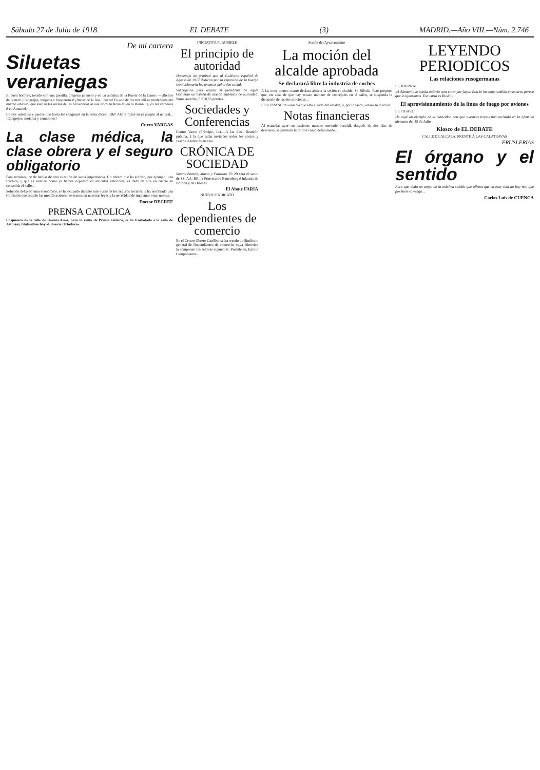Sábado 27 de Julio de 1918. EL DEBATE (3) MADRID.—Año VIII.—Núm. 2.746
De mi cartera
Siluetas veraniegas
El buen hombre, tocado con una gorrilla, pregona jaranero y en un andaluz de la Puerta de la Carne: —¡Bichos de la mar! ¡Cangrejos, mojama y boquerones! ¡Bocas de la isla... bocas! Es uno de los tres mil expendedores del mismo artículo, que asaltan las mesas de las cervecerías al aire libro en Rosales, en la Bombilla, en las verbenas ó en Amaniel.
Lo oye usted así y parece que hasta los cangrejos en la cesta dicen: ¡Olé! Ahora fíjese en el pregón al natural... ¡Cangrejos, mojama y camarones!
Curro VARGAS
La clase médica, la clase obrera y el seguro obligatorio
Para terminar, he de hablar de otra cuestión de suma importancia. Un obrero que ha sufrido, por ejemplo, una fractura, y que es asistido como ya hemos expuesto en artículos anteriores, es dado de alta en cuanto se consolida el callo...
Solución del problema económico, se ha ocupado durante este curso de los seguros sociales, y ha nombrado una Comisión que estudie las modificaciones necesarias en nuestras leyes y la necesidad de implantar otras nuevas.
Doctor DECREF
PRENSA CATOLICA
El quiosco de la calle de Buenos Aires, para la venta de Prensa católica, se ha trasladado á la calle de Asturias, titulándose hoy «Librería Ortodoxa».
INICIATIVA PLAUSIBLE
El principio de autoridad
Homenaje de gratitud que al Gobierno español de Agosto de 1917 dedican por la represión de la huelga revolucionaria los amantes del orden social.
Suscripción para regalar al presidente de aquel Gobierno un bastón de mando emblema de autoridad: Suma anterior, 5.510,95 pesetas.
Sociedades y Conferencias
Centro Vasco (Príncipe, 14).—A las diez. Reunión pública, á la que están invitados todos los socios y vascos residentes en ésta.
CRÓNICA DE SOCIEDAD
Santas Beatriz, Marta y Faustino. El 29 será el santo de SS. AA. RR. la Princesa de Battenberg é Infantas de Borbón y de Orleans.
El Abate FARIA
NUEVO SINDICATO
Los dependientes de comercio
En el Centro Obrero Católico se ha creado un Sindicato general de Dependientes de comercio, cuya Directiva la componen los señores siguientes: Presidente, Emilio Campomanor...
Sesión del Ayuntamiento
La moción del alcalde aprobada
Se declarará libre la industria de coches
A las once menos cuarto declara abierta la sesión el alcalde, Sr. Silvela. Este propone que, en vista de que hay escaso número de concejales en el salón, se suspenda la discusión de las dos mociones...
El Sr. FRANCOS anuncia que está al lado del alcalde, y, por lo tanto, votará su moción.
Notas financieras
Al reanudar ayer sus sesiones nuestro mercado bursátil, después de dos días de descanso, se presentó tan firme como desanimado...
LEYENDO PERIODICOS
Las relaciones rusogermanas
LE JOURNAL
«A Alemania le queda todavía otra carta por jugar. Ella lo ha comprendido y nosotros parece que lo ignoramos. Esa carta es Rusia.»
El aprovisionamiento de la línea de fuego por aviones
LE FIGARO
He aquí un ejemplo de la tenacidad con que nuestras tropas han resistido en la ofensiva alemana del 15 de Julio.
Kiosco de EL DEBATE
CALLE DE ALCALA, FRENTE Á LAS CALATRAVAS
FRUSLERIAS
El órgano y el sentido
Para que duda no tenga de la máxima sabida que afirma que en esta vida no hay mal que por bien no venga...
Carlos Luis de CUENCA